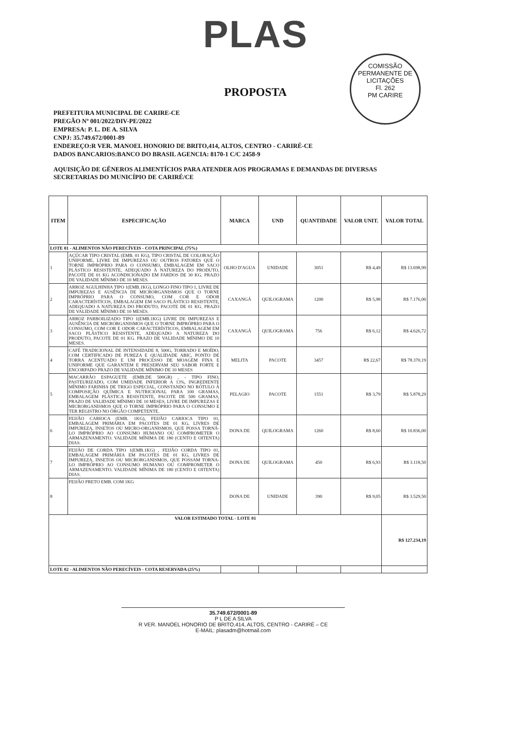PLAS
COMISSÃO PERMANENTE DE LICITAÇÕES
Fl. 262
PM CARIRE
PROPOSTA
PREFEITURA MUNICIPAL DE CARIRE-CE
PREGÃO Nº 001/2022/DIV-PE/2022
EMPRESA: P. L. DE A. SILVA
CNPJ: 35.749.672/0001-89
ENDEREÇO:R VER. MANOEL HONORIO DE BRITO,414, ALTOS, CENTRO - CARIRÉ-CE
DADOS BANCARIOS:BANCO DO BRASIL AGENCIA: 8170-1 C/C 2458-9
AQUISIÇÃO DE GÊNEROS ALIMENTÍCIOS PARA ATENDER AOS PROGRAMAS E DEMANDAS DE DIVERSAS SECRETARIAS DO MUNICÍPIO DE CARIRÉ/CE
| ITEM | ESPECIFICAÇÃO | MARCA | UND | QUANTIDADE | VALOR UNIT. | VALOR TOTAL |
| --- | --- | --- | --- | --- | --- | --- |
| LOTE 01 - ALIMENTOS NÃO PERECÍVEIS - COTA PRINCIPAL (75%) | | | | | | |
| 1 | AÇÚCAR TIPO CRISTAL (EMB. 01 KG), TIPO CRISTAL DE COLORAÇÃO UNIFORME, LIVRE DE IMPUREZAS OU OUTROS FATORES QUE O TORNE IMPRÓPRIO PARA O CONSUMO, EMBALAGEM EM SACO PLÁSTICO RESISTENTE, ADEQUADO À NATUREZA DO PRODUTO, PACOTE DE 01 KG ACONDICIONADO EM FARDOS DE 30 KG. PRAZO DE VALIDADE MÍNIMO DE 10 MESES. | OLHO D'AGUA | UNIDADE | 3051 | R$ 4,49 | R$ 13.698,99 |
| 2 | ARROZ AGULHINHA TIPO 1(EMB.1KG), LONGO FINO TIPO 1, LIVRE DE IMPUREZAS E AUSÊNCIA DE MICRORGANISMOS QUE O TORNE IMPRÓPRIO PARA O CONSUMO, COM COR E ODOR CARACTERÍSTICOS, EMBALAGEM EM SACO PLÁSTICO RESISTENTE, ADEQUADO A NATUREZA DO PRODUTO, PACOTE DE 01 KG. PRAZO DE VALIDADE MÍNIMO DE 10 MESES. | CAXANGÁ | QUILOGRAMA | 1200 | R$ 5,98 | R$ 7.176,00 |
| 3 | ARROZ PARBOILIZADO TIPO 1(EMB.1KG) LIVRE DE IMPUREZAS E AUSÊNCIA DE MICRORGANISMOS QUE O TORNE IMPRÓPRIO PARA O CONSUMO, COM COR E ODOR CARACTERÍSTICOS, EMBALAGEM EM SACO PLÁSTICO RESISTENTE, ADEQUADO A NATUREZA DO PRODUTO, PACOTE DE 01 KG. PRAZO DE VALIDADE MÍNIMO DE 10 MESES. | CAXANGÁ | QUILOGRAMA | 756 | R$ 6,12 | R$ 4.626,72 |
| 4 | CAFÉ TRADICIONAL DE INTENSIDADE 8, 500G, TORRADO E MOÍDO, COM CERTIFICADO DE PUREZA E QUALIDADE ABIC, PONTO DE TORRA ACENTUADO E UM PROCESSO DE MOAGEM FINA E UNIFORME QUE GARANTEM E PRESERVAM SEU SABOR FORTE E ENCORPADO PRAZO DE VALIDADE MÍNIMO DE 10 MESES | MELITA | PACOTE | 3457 | R$ 22,67 | R$ 78.370,19 |
| 5 | MACARRÃO ESPAGUETE (EMB.DE 500GR) , - TIPO FINO, PASTEURIZADO, COM UMIDADE INFERIOR A 13%, INGREDIENTE MÍNIMO FARINHA DE TRIGO ESPECIAL, CONSTANDO NO RÓTULO À COMPOSIÇÃO QUÍMICA E NUTRICIONAL PARA 100 GRAMAS, EMBALAGEM PLÁSTICA RESISTENTE, PACOTE DE 500 GRAMAS, PRAZO DE VALIDADE MÍNIMO DE 10 MESES, LIVRE DE IMPUREZAS E MICRORGANISMOS QUE O TORNE IMPRÓPRIO PARA O CONSUMO E TER REGISTRO NO ÓRGÃO COMPETENTE. | PELAGIO | PACOTE | 1551 | R$ 3,79 | R$ 5.878,29 |
| 6 | FEIJÃO CARIOCA (EMB. 1KG), FEIJÃO CARIOCA TIPO 01, EMBALAGEM PRIMÁRIA EM PACOTES DE 01 KG, LIVRES DE IMPUREZA, INSETOS OU MICRO-ORGANISMOS, QUE POSSA TORNÁ-LO IMPRÓPRIO AO CONSUMO HUMANO OU COMPROMETER O ARMAZENAMENTO. VALIDADE MÍNIMA DE 180 (CENTO E OITENTA) DIAS. | DONA DE | QUILOGRAMA | 1260 | R$ 8,60 | R$ 10.836,00 |
| 7 | FEIJÃO DE CORDA TIPO 1(EMB.1KG) , FEIJÃO CORDA TIPO 01, EMBALAGEM PRIMÁRIA EM PACOTES DE 01 KG, LIVRES DE IMPUREZA, INSETOS OU MICRORGANISMOS, QUE POSSAM TORNA-LO IMPRÓPRIO AO CONSUMO HUMANO OU COMPROMETER O ARMAZENAMENTO. VALIDADE MÍNIMA DE 180 (CENTO E OITENTA) DIAS. | DONA DE | QUILOGRAMA | 450 | R$ 6,93 | R$ 3.118,50 |
| 8 | FEIJÃO PRETO EMB. COM 1KG | DONA DE | UNIDADE | 390 | R$ 9,05 | R$ 3.529,50 |
| VALOR ESTIMADO TOTAL - LOTE 01 | | | | | | R$ 127.234,19 |
| LOTE 02 - ALIMENTOS NÃO PERECÍVEIS - COTA RESERVADA (25%) | | | | | | |
35.749.672/0001-89
P L DE A SILVA
R VER. MANOEL HONORIO DE BRITO,414, ALTOS, CENTRO - CARIRÉ – CE
E-MAIL: plasadm@hotmail.com